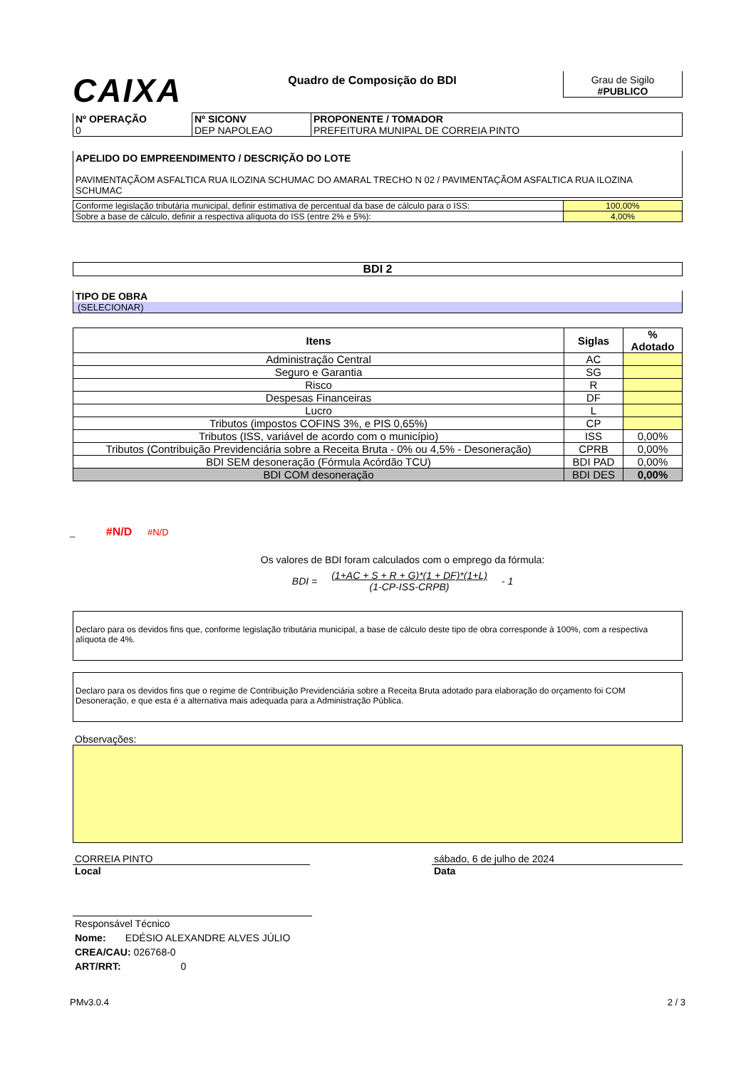CAIXA
Quadro de Composição do BDI Grau de Sigilo
#PUBLICO
| Nº OPERAÇÃO 0 | Nº SICONV DEP NAPOLEAO | PROPONENTE / TOMADOR PREFEITURA MUNIPAL DE CORREIA PINTO |
APELIDO DO EMPREENDIMENTO / DESCRIÇÃO DO LOTE
PAVIMENTAÇÃOM ASFALTICA RUA ILOZINA SCHUMAC DO AMARAL TRECHO N 02 / PAVIMENTAÇÃOM ASFALTICA RUA ILOZINA SCHUMAC
| Conforme legislação tributária municipal, definir estimativa de percentual da base de cálculo para o ISS: | 100,00% |
| Sobre a base de cálculo, definir a respectiva alíquota do ISS (entre 2% e 5%): | 4,00% |
BDI 2
TIPO DE OBRA
(SELECIONAR)
| Itens | Siglas | % Adotado |
| --- | --- | --- |
| Administração Central | AC | |
| Seguro e Garantia | SG | |
| Risco | R | |
| Despesas Financeiras | DF | |
| Lucro | L | |
| Tributos (impostos COFINS 3%, e PIS 0,65%) | CP | |
| Tributos (ISS, variável de acordo com o município) | ISS | 0,00% |
| Tributos (Contribuição Previdenciária sobre a Receita Bruta - 0% ou 4,5% - Desoneração) | CPRB | 0,00% |
| BDI SEM desoneração (Fórmula Acórdão TCU) | BDI PAD | 0,00% |
| BDI COM desoneração | BDI DES | 0,00% |
_ #N/D #N/D
Os valores de BDI foram calculados com o emprego da fórmula:
BDI = (1+AC + S + R + G)*(1 + DF)*(1+L)
(1-CP-ISS-CRPB) - 1
Declaro para os devidos fins que, conforme legislação tributária municipal, a base de cálculo deste tipo de obra corresponde à 100%, com a respectiva alíquota de 4%.
Declaro para os devidos fins que o regime de Contribuição Previdenciária sobre a Receita Bruta adotado para elaboração do orçamento foi COM Desoneração, e que esta é a alternativa mais adequada para a Administração Pública.
Observações:
CORREIA PINTO
Local
sábado, 6 de julho de 2024
Data
Responsável Técnico
Nome: EDÉSIO ALEXANDRE ALVES JÚLIO
CREA/CAU: 026768-0
ART/RRT: 0
PMv3.0.4 2 / 3